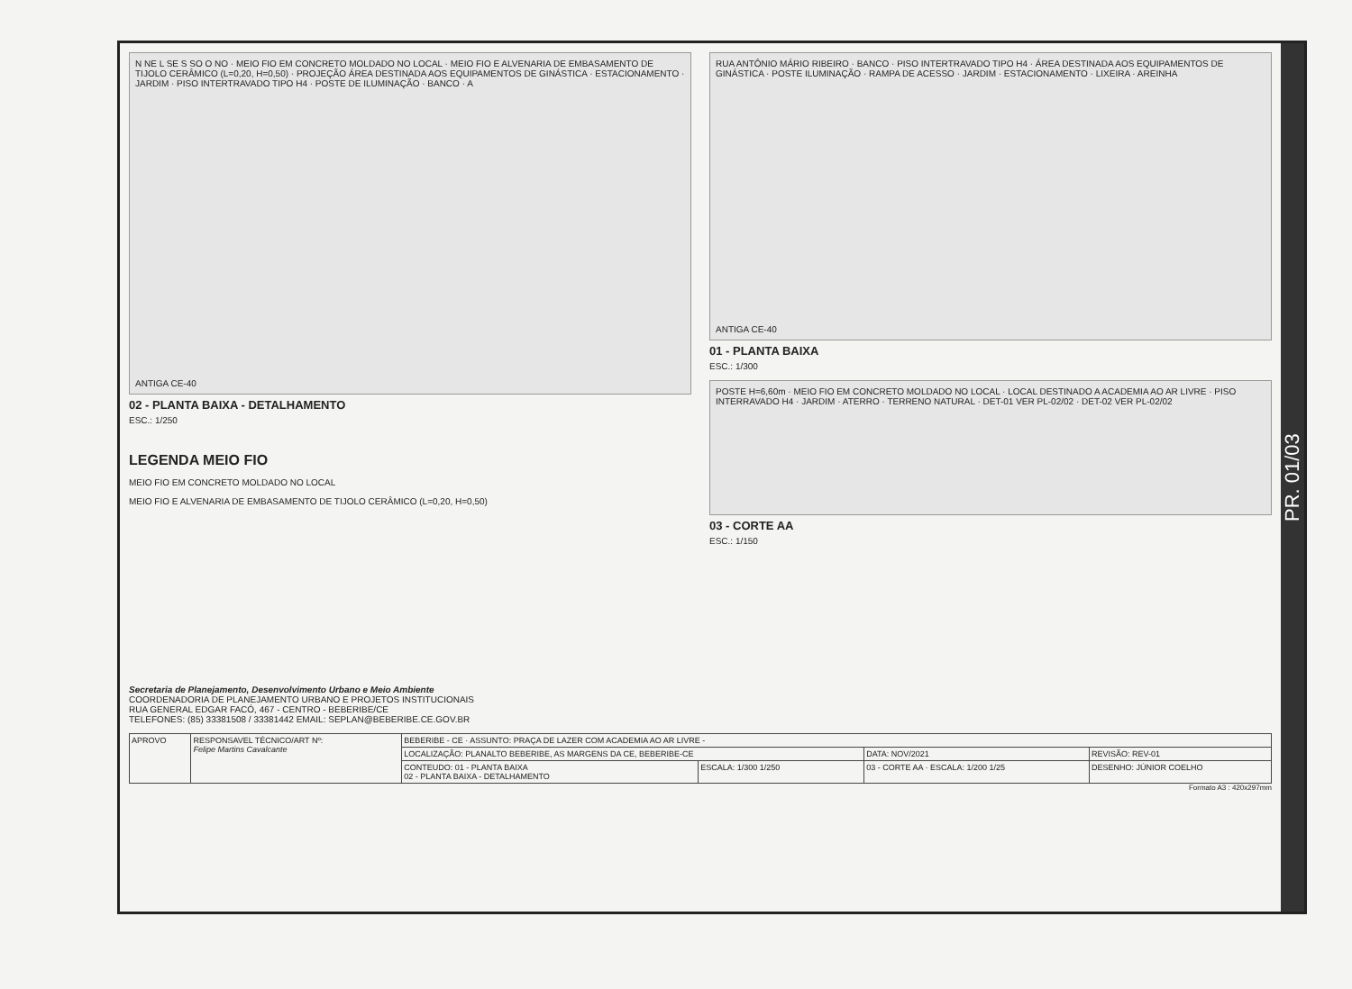N NE L SE S SO O NO · MEIO FIO EM CONCRETO MOLDADO NO LOCAL · MEIO FIO E ALVENARIA DE EMBASAMENTO DE TIJOLO CERÂMICO (L=0,20, H=0,50) · PROJEÇÃO ÁREA DESTINADA AOS EQUIPAMENTOS DE GINÁSTICA · ESTACIONAMENTO · JARDIM · PISO INTERTRAVADO TIPO H4 · POSTE DE ILUMINAÇÃO · BANCO · A
ANTIGA CE-40
02 - PLANTA BAIXA - DETALHAMENTO
ESC.: 1/250
LEGENDA MEIO FIO
MEIO FIO EM CONCRETO MOLDADO NO LOCAL
MEIO FIO E ALVENARIA DE EMBASAMENTO DE TIJOLO CERÂMICO (L=0,20, H=0,50)
RUA ANTÔNIO MÁRIO RIBEIRO · BANCO · PISO INTERTRAVADO TIPO H4 · ÁREA DESTINADA AOS EQUIPAMENTOS DE GINÁSTICA · POSTE ILUMINAÇÃO · RAMPA DE ACESSO · JARDIM · ESTACIONAMENTO · LIXEIRA · AREINHA
ANTIGA CE-40
01 - PLANTA BAIXA
ESC.: 1/300
POSTE H=6,60m · MEIO FIO EM CONCRETO MOLDADO NO LOCAL · LOCAL DESTINADO A ACADEMIA AO AR LIVRE · PISO INTERRAVADO H4 · JARDIM · ATERRO · TERRENO NATURAL · DET-01 VER PL-02/02 · DET-02 VER PL-02/02
03 - CORTE AA
ESC.: 1/150
Secretaria de Planejamento, Desenvolvimento Urbano e Meio Ambiente
COORDENADORIA DE PLANEJAMENTO URBANO E PROJETOS INSTITUCIONAIS
RUA GENERAL EDGAR FACÓ, 467 - CENTRO - BEBERIBE/CE
TELEFONES: (85) 33381508 / 33381442 EMAIL: SEPLAN@BEBERIBE.CE.GOV.BR
| APROVO | RESPONSAVEL TÉCNICO/ART Nº: Felipe Martins Cavalcante | BEBERIBE - CE · ASSUNTO: PRAÇA DE LAZER COM ACADEMIA AO AR LIVRE - | | | |
| | | LOCALIZAÇÃO: PLANALTO BEBERIBE, AS MARGENS DA CE, BEBERIBE-CE | | DATA: NOV/2021 | REVISÃO: REV-01 |
| | | CONTEUDO: 01 - PLANTA BAIXA 02 - PLANTA BAIXA - DETALHAMENTO | ESCALA: 1/300 1/250 | 03 - CORTE AA · ESCALA: 1/200 1/25 | DESENHO: JÚNIOR COELHO |
Formato A3 : 420x297mm
PR. 01/03